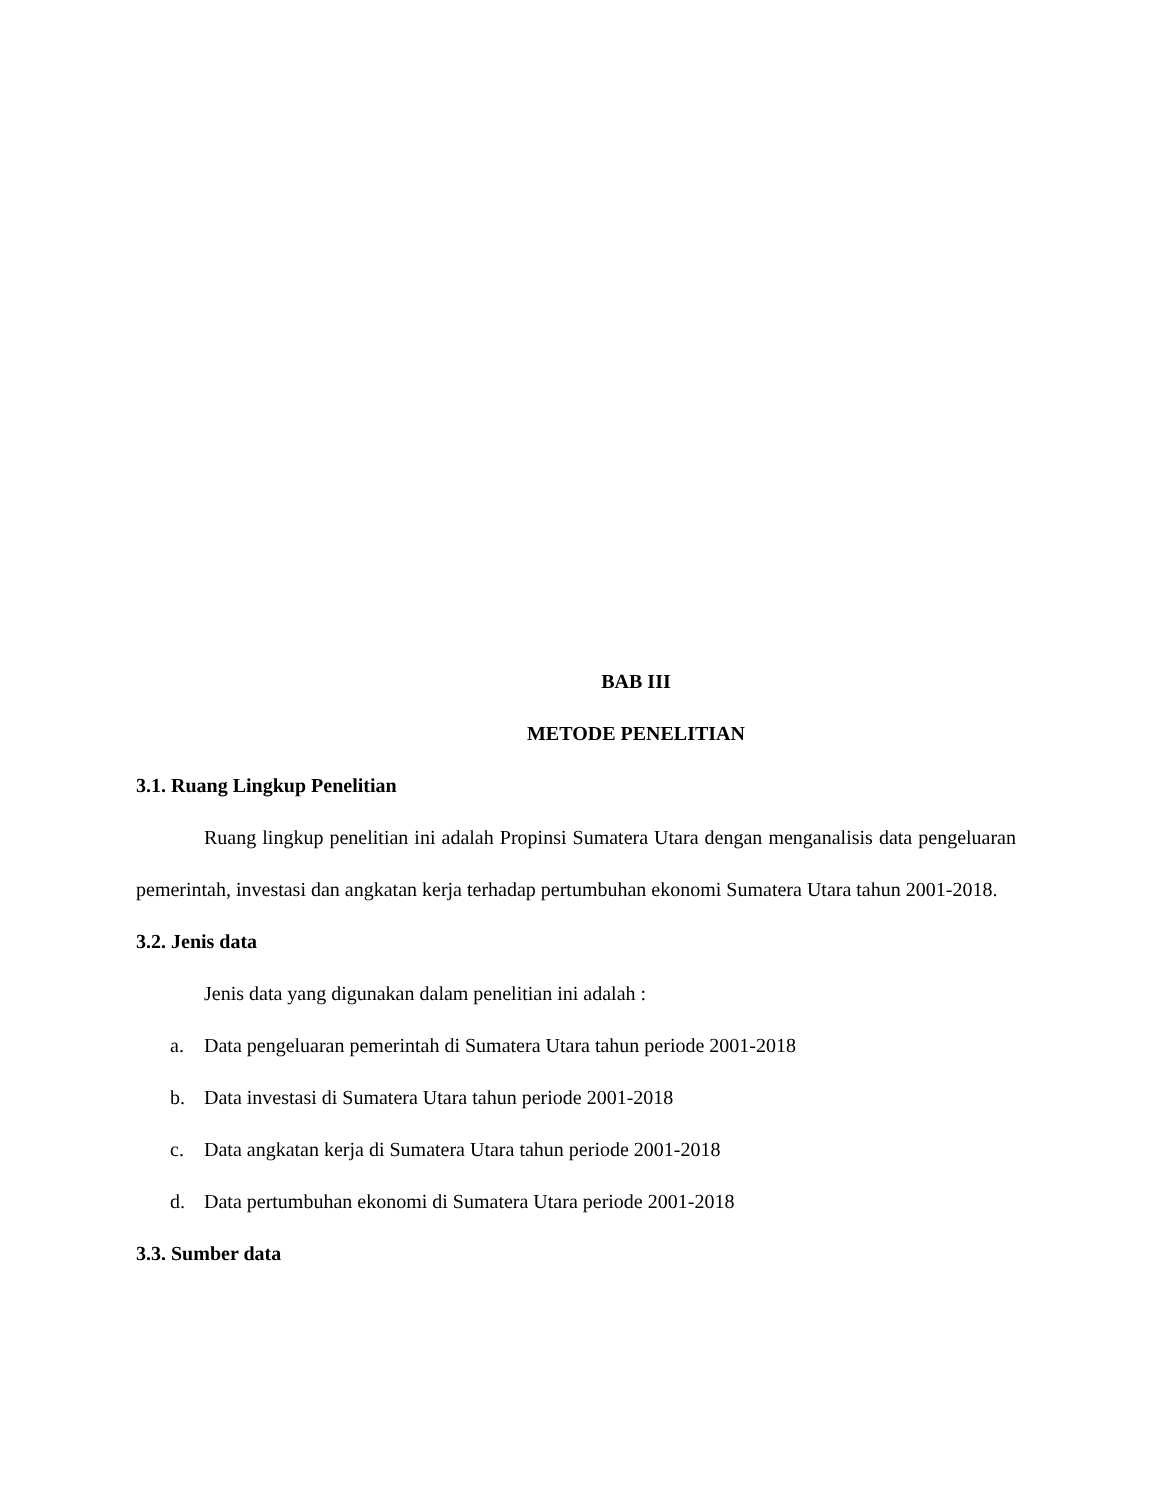BAB III
METODE PENELITIAN
3.1. Ruang Lingkup Penelitian
Ruang lingkup penelitian ini adalah Propinsi Sumatera Utara dengan menganalisis data pengeluaran pemerintah, investasi dan angkatan kerja terhadap pertumbuhan ekonomi Sumatera Utara tahun 2001-2018.
3.2. Jenis data
Jenis data yang digunakan dalam penelitian ini adalah :
a. Data pengeluaran pemerintah di Sumatera Utara tahun periode 2001-2018
b. Data investasi di Sumatera Utara tahun periode 2001-2018
c. Data angkatan kerja di Sumatera Utara tahun periode 2001-2018
d. Data pertumbuhan ekonomi di Sumatera Utara periode 2001-2018
3.3. Sumber data